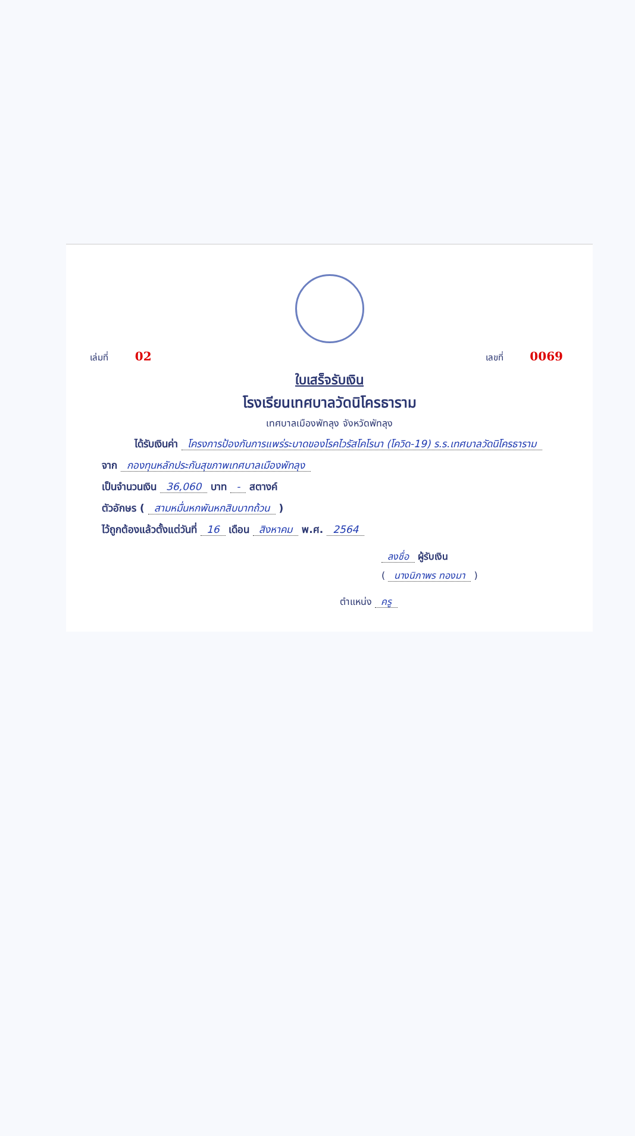เล่มที่ 02 เลขที่ 0069
ใบเสร็จรับเงิน
โรงเรียนเทศบาลวัดนิโครธาราม
เทศบาลเมืองพัทลุง จังหวัดพัทลุง
ได้รับเงินค่า โครงการป้องกันการแพร่ระบาดของโรคไวรัสโคโรนา (โควิด-19) ร.ร.เทศบาลวัดนิโครธาราม
จาก กองทุนหลักประกันสุขภาพเทศบาลเมืองพัทลุง
เป็นจำนวนเงิน 36,060 บาท - สตางค์
ตัวอักษร ( สามหมื่นหกพันหกสิบบาทถ้วน )
ไว้ถูกต้องแล้วตั้งแต่วันที่ 16 เดือน สิงหาคม พ.ศ. 2564
ลงชื่อ ผู้รับเงิน
( นางนิภาพร ทองมา )
ตำแหน่ง ครู